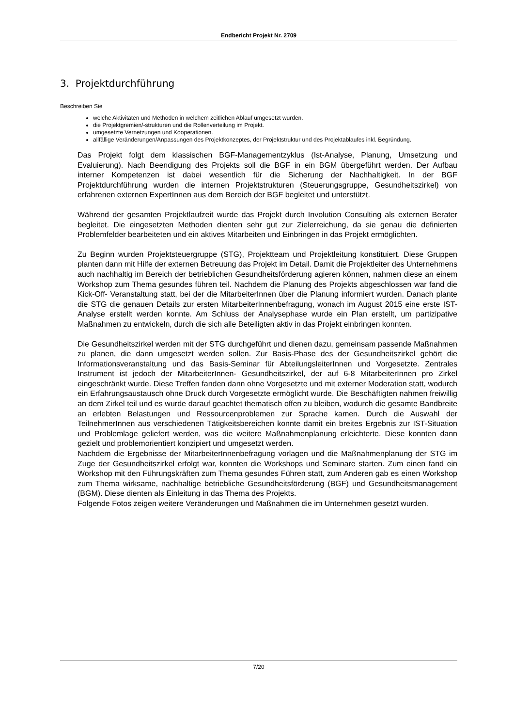Endbericht Projekt Nr. 2709
3. Projektdurchführung
Beschreiben Sie
welche Aktivitäten und Methoden in welchem zeitlichen Ablauf umgesetzt wurden.
die Projektgremien/-strukturen und die Rollenverteilung im Projekt.
umgesetzte Vernetzungen und Kooperationen.
allfällige Veränderungen/Anpassungen des Projektkonzeptes, der Projektstruktur und des Projektablaufes inkl. Begründung.
Das Projekt folgt dem klassischen BGF-Managementzyklus (Ist-Analyse, Planung, Umsetzung und Evaluierung). Nach Beendigung des Projekts soll die BGF in ein BGM übergeführt werden. Der Aufbau interner Kompetenzen ist dabei wesentlich für die Sicherung der Nachhaltigkeit. In der BGF Projektdurchführung wurden die internen Projektstrukturen (Steuerungsgruppe, Gesundheitszirkel) von erfahrenen externen ExpertInnen aus dem Bereich der BGF begleitet und unterstützt.
Während der gesamten Projektlaufzeit wurde das Projekt durch Involution Consulting als externen Berater begleitet. Die eingesetzten Methoden dienten sehr gut zur Zielerreichung, da sie genau die definierten Problemfelder bearbeiteten und ein aktives Mitarbeiten und Einbringen in das Projekt ermöglichten.
Zu Beginn wurden Projektsteuergruppe (STG), Projektteam und Projektleitung konstituiert. Diese Gruppen planten dann mit Hilfe der externen Betreuung das Projekt im Detail. Damit die Projektleiter des Unternehmens auch nachhaltig im Bereich der betrieblichen Gesundheitsförderung agieren können, nahmen diese an einem Workshop zum Thema gesundes führen teil. Nachdem die Planung des Projekts abgeschlossen war fand die Kick-Off- Veranstaltung statt, bei der die MitarbeiterInnen über die Planung informiert wurden. Danach plante die STG die genauen Details zur ersten MitarbeiterInnenbefragung, wonach im August 2015 eine erste IST-Analyse erstellt werden konnte. Am Schluss der Analysephase wurde ein Plan erstellt, um partizipative Maßnahmen zu entwickeln, durch die sich alle Beteiligten aktiv in das Projekt einbringen konnten.
Die Gesundheitszirkel werden mit der STG durchgeführt und dienen dazu, gemeinsam passende Maßnahmen zu planen, die dann umgesetzt werden sollen. Zur Basis-Phase des der Gesundheitszirkel gehört die Informationsveranstaltung und das Basis-Seminar für AbteilungsleiterInnen und Vorgesetzte. Zentrales Instrument ist jedoch der MitarbeiterInnen- Gesundheitszirkel, der auf 6-8 MitarbeiterInnen pro Zirkel eingeschränkt wurde. Diese Treffen fanden dann ohne Vorgesetzte und mit externer Moderation statt, wodurch ein Erfahrungsaustausch ohne Druck durch Vorgesetzte ermöglicht wurde. Die Beschäftigten nahmen freiwillig an dem Zirkel teil und es wurde darauf geachtet thematisch offen zu bleiben, wodurch die gesamte Bandbreite an erlebten Belastungen und Ressourcenproblemen zur Sprache kamen. Durch die Auswahl der TeilnehmerInnen aus verschiedenen Tätigkeitsbereichen konnte damit ein breites Ergebnis zur IST-Situation und Problemlage geliefert werden, was die weitere Maßnahmenplanung erleichterte. Diese konnten dann gezielt und problemorientiert konzipiert und umgesetzt werden.
Nachdem die Ergebnisse der MitarbeiterInnenbefragung vorlagen und die Maßnahmenplanung der STG im Zuge der Gesundheitszirkel erfolgt war, konnten die Workshops und Seminare starten. Zum einen fand ein Workshop mit den Führungskräften zum Thema gesundes Führen statt, zum Anderen gab es einen Workshop zum Thema wirksame, nachhaltige betriebliche Gesundheitsförderung (BGF) und Gesundheitsmanagement (BGM). Diese dienten als Einleitung in das Thema des Projekts.
Folgende Fotos zeigen weitere Veränderungen und Maßnahmen die im Unternehmen gesetzt wurden.
7/20